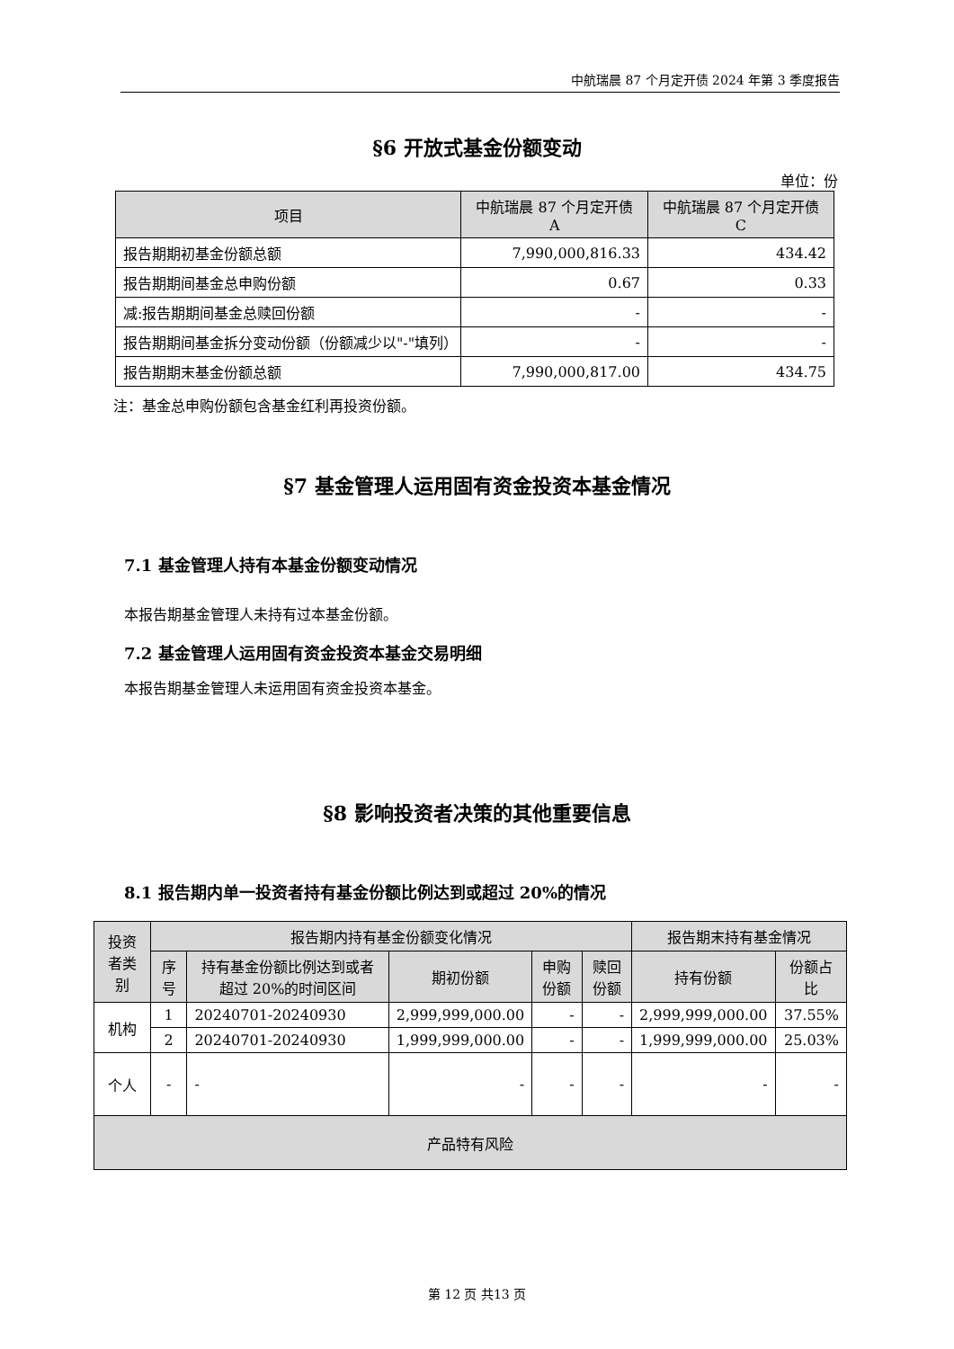中航瑞晨 87 个月定开债 2024 年第 3 季度报告
§6 开放式基金份额变动
单位：份
| 项目 | 中航瑞晨 87 个月定开债 A | 中航瑞晨 87 个月定开债 C |
| 报告期期初基金份额总额 | 7,990,000,816.33 | 434.42 |
| 报告期期间基金总申购份额 | 0.67 | 0.33 |
| 减:报告期期间基金总赎回份额 | - | - |
| 报告期期间基金拆分变动份额（份额减少以"-"填列） | - | - |
| 报告期期末基金份额总额 | 7,990,000,817.00 | 434.75 |
注：基金总申购份额包含基金红利再投资份额。
§7 基金管理人运用固有资金投资本基金情况
7.1 基金管理人持有本基金份额变动情况
本报告期基金管理人未持有过本基金份额。
7.2 基金管理人运用固有资金投资本基金交易明细
本报告期基金管理人未运用固有资金投资本基金。
§8 影响投资者决策的其他重要信息
8.1 报告期内单一投资者持有基金份额比例达到或超过 20%的情况
| 投资者类别 | 报告期内持有基金份额变化情况 | | | | | 报告期末持有基金情况 | |
| | 序号 | 持有基金份额比例达到或者超过 20%的时间区间 | 期初份额 | 申购份额 | 赎回份额 | 持有份额 | 份额占比 |
| 机构 | 1 | 20240701-20240930 | 2,999,999,000.00 | - | - | 2,999,999,000.00 | 37.55% |
| | 2 | 20240701-20240930 | 1,999,999,000.00 | - | - | 1,999,999,000.00 | 25.03% |
| 个人 | - | - | - | - | - | - | - |
| 产品特有风险 | | | | | | | |
第 12 页 共13 页